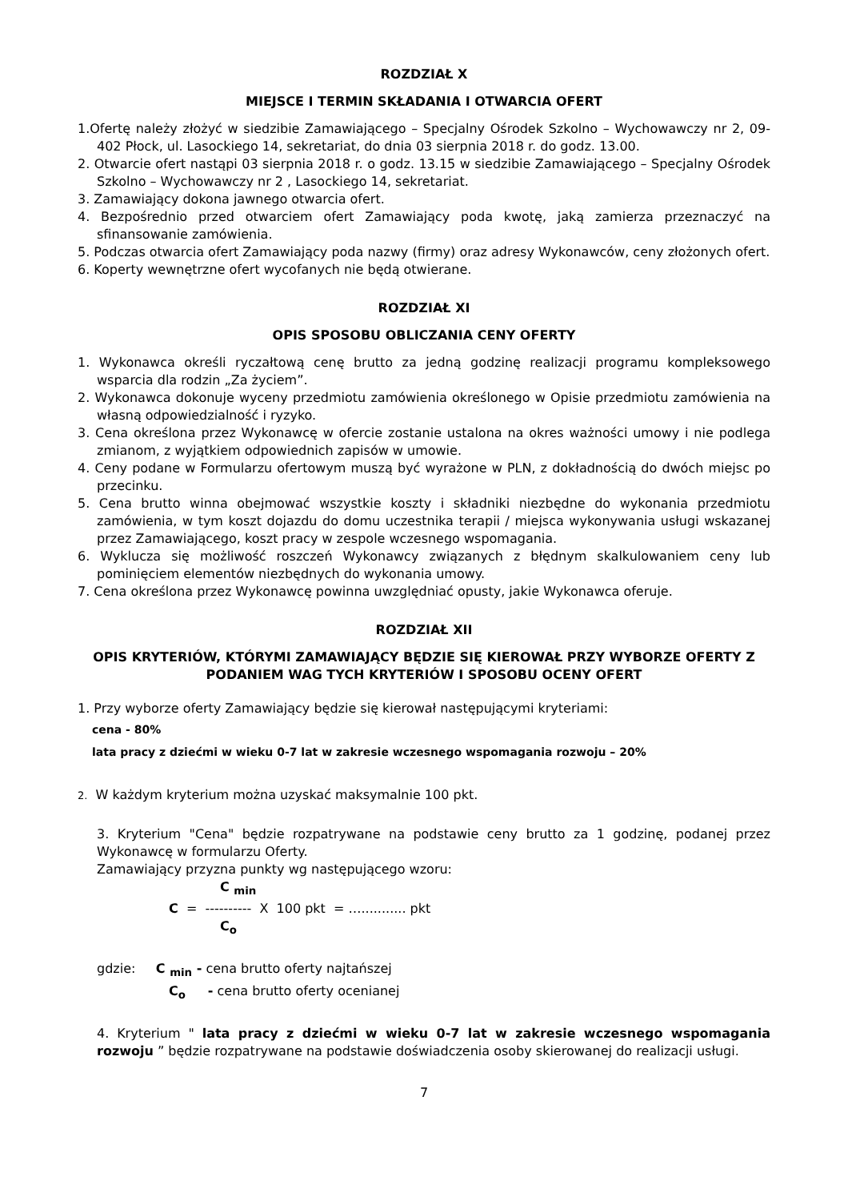ROZDZIAŁ X
MIEJSCE I TERMIN SKŁADANIA I OTWARCIA OFERT
1.Ofertę należy złożyć w siedzibie Zamawiającego – Specjalny Ośrodek Szkolno – Wychowawczy nr 2, 09-402 Płock, ul. Lasockiego 14, sekretariat, do dnia 03 sierpnia 2018 r. do godz. 13.00.
2. Otwarcie ofert nastąpi 03 sierpnia 2018 r. o godz. 13.15 w siedzibie Zamawiającego – Specjalny Ośrodek Szkolno – Wychowawczy nr 2 , Lasockiego 14, sekretariat.
3. Zamawiający dokona jawnego otwarcia ofert.
4. Bezpośrednio przed otwarciem ofert Zamawiający poda kwotę, jaką zamierza przeznaczyć na sfinansowanie zamówienia.
5. Podczas otwarcia ofert Zamawiający poda nazwy (firmy) oraz adresy Wykonawców, ceny złożonych ofert.
6. Koperty wewnętrzne ofert wycofanych nie będą otwierane.
ROZDZIAŁ XI
OPIS SPOSOBU OBLICZANIA CENY OFERTY
1. Wykonawca określi ryczałtową cenę brutto za jedną godzinę realizacji programu kompleksowego wsparcia dla rodzin „Za życiem”.
2. Wykonawca dokonuje wyceny przedmiotu zamówienia określonego w Opisie przedmiotu zamówienia na własną odpowiedzialność i ryzyko.
3. Cena określona przez Wykonawcę w ofercie zostanie ustalona na okres ważności umowy i nie podlega zmianom, z wyjątkiem odpowiednich zapisów w umowie.
4. Ceny podane w Formularzu ofertowym muszą być wyrażone w PLN, z dokładnością do dwóch miejsc po przecinku.
5. Cena brutto winna obejmować wszystkie koszty i składniki niezbędne do wykonania przedmiotu zamówienia, w tym koszt dojazdu do domu uczestnika terapii / miejsca wykonywania usługi wskazanej przez Zamawiającego, koszt pracy w zespole wczesnego wspomagania.
6. Wyklucza się możliwość roszczeń Wykonawcy związanych z błędnym skalkulowaniem ceny lub pominięciem elementów niezbędnych do wykonania umowy.
7. Cena określona przez Wykonawcę powinna uwzględniać opusty, jakie Wykonawca oferuje.
ROZDZIAŁ XII
OPIS KRYTERIÓW, KTÓRYMI ZAMAWIAJĄCY BĘDZIE SIĘ KIEROWAŁ PRZY WYBORZE OFERTY Z PODANIEM WAG TYCH KRYTERIÓW I SPOSOBU OCENY OFERT
1. Przy wyborze oferty Zamawiający będzie się kierował następującymi kryteriami:
cena - 80%
lata pracy z dziećmi w wieku 0-7 lat w zakresie wczesnego wspomagania rozwoju – 20%
2. W każdym kryterium można uzyskać maksymalnie 100 pkt.
3. Kryterium "Cena" będzie rozpatrywane na podstawie ceny brutto za 1 godzinę, podanej przez Wykonawcę w formularzu Oferty.
Zamawiający przyzna punkty wg następującego wzoru:
C <sub>min</sub>
C = ---------- X 100 pkt = …........... pkt
C<sub>o</sub>
gdzie: C <sub>min</sub> - cena brutto oferty najtańszej
C<sub>o</sub> - cena brutto oferty ocenianej
4. Kryterium " lata pracy z dziećmi w wieku 0-7 lat w zakresie wczesnego wspomagania rozwoju ” będzie rozpatrywane na podstawie doświadczenia osoby skierowanej do realizacji usługi.
7